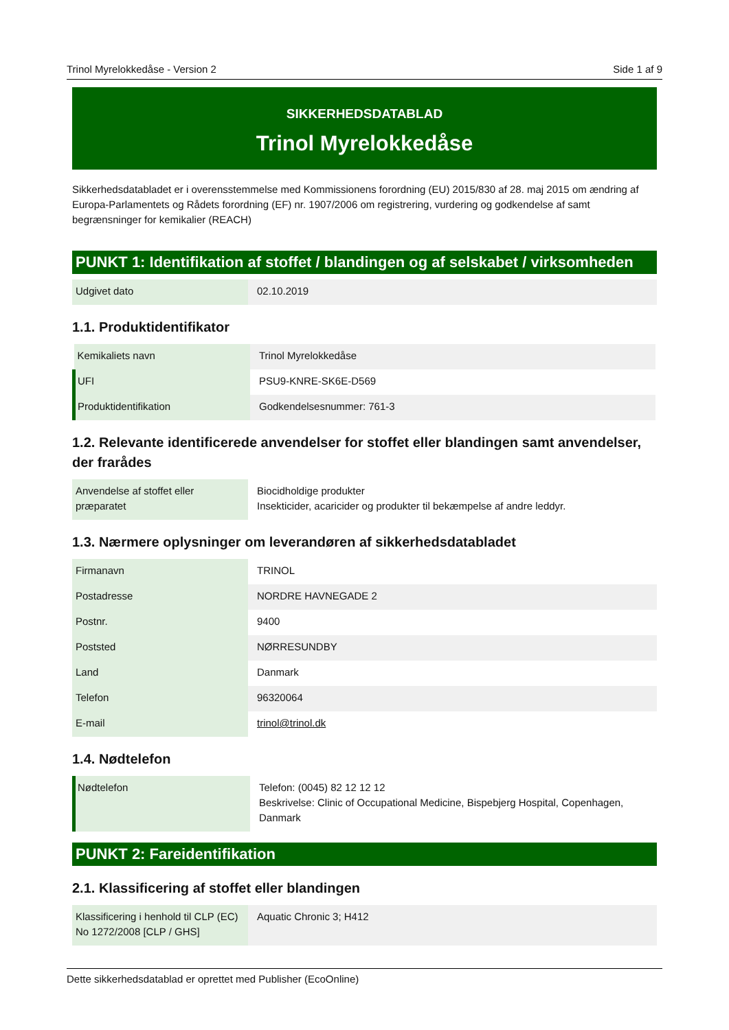Trinol Myrelokkedåse - Version 2 Side 1 af 9
SIKKERHEDSDATABLAD
Trinol Myrelokkedåse
Sikkerhedsdatabladet er i overensstemmelse med Kommissionens forordning (EU) 2015/830 af 28. maj 2015 om ændring af Europa-Parlamentets og Rådets forordning (EF) nr. 1907/2006 om registrering, vurdering og godkendelse af samt begrænsninger for kemikalier (REACH)
PUNKT 1: Identifikation af stoffet / blandingen og af selskabet / virksomheden
| Udgivet dato | 02.10.2019 |
1.1. Produktidentifikator
| Kemikaliets navn | Trinol Myrelokkedåse |
| UFI | PSU9-KNRE-SK6E-D569 |
| Produktidentifikation | Godkendelsesnummer: 761-3 |
1.2. Relevante identificerede anvendelser for stoffet eller blandingen samt anvendelser, der frarådes
| Anvendelse af stoffet eller præparatet | Biocidholdige produkter Insekticider, acaricider og produkter til bekæmpelse af andre leddyr. |
1.3. Nærmere oplysninger om leverandøren af sikkerhedsdatabladet
| Firmanavn | TRINOL |
| Postadresse | NORDRE HAVNEGADE 2 |
| Postnr. | 9400 |
| Poststed | NØRRESUNDBY |
| Land | Danmark |
| Telefon | 96320064 |
| E-mail | trinol@trinol.dk |
1.4. Nødtelefon
| Nødtelefon | Telefon: (0045) 82 12 12 12 Beskrivelse: Clinic of Occupational Medicine, Bispebjerg Hospital, Copenhagen, Danmark |
PUNKT 2: Fareidentifikation
2.1. Klassificering af stoffet eller blandingen
| Klassificering i henhold til CLP (EC) No 1272/2008 [CLP / GHS] | Aquatic Chronic 3; H412 |
Dette sikkerhedsdatablad er oprettet med Publisher (EcoOnline)